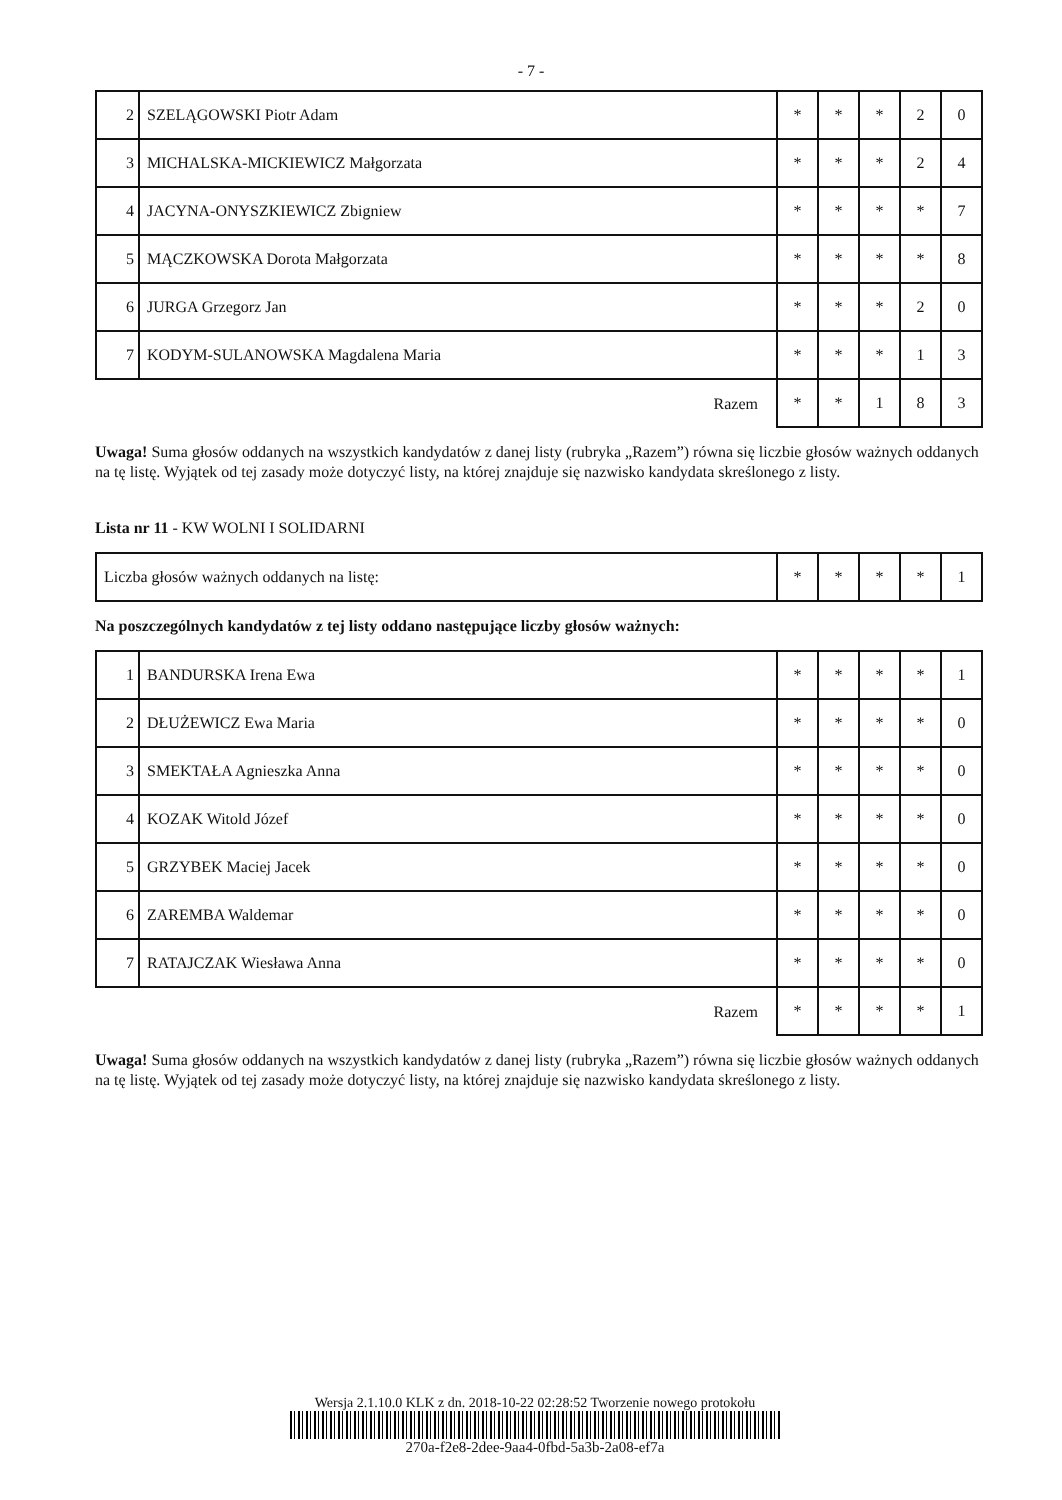- 7 -
| 2 | SZELĄGOWSKI Piotr Adam | * | * | * | 2 | 0 |
| 3 | MICHALSKA-MICKIEWICZ Małgorzata | * | * | * | 2 | 4 |
| 4 | JACYNA-ONYSZKIEWICZ Zbigniew | * | * | * | * | 7 |
| 5 | MĄCZKOWSKA Dorota Małgorzata | * | * | * | * | 8 |
| 6 | JURGA Grzegorz Jan | * | * | * | 2 | 0 |
| 7 | KODYM-SULANOWSKA Magdalena Maria | * | * | * | 1 | 3 |
| Razem | | * | * | 1 | 8 | 3 |
Uwaga! Suma głosów oddanych na wszystkich kandydatów z danej listy (rubryka „Razem”) równa się liczbie głosów ważnych oddanych na tę listę. Wyjątek od tej zasady może dotyczyć listy, na której znajduje się nazwisko kandydata skreślonego z listy.
Lista nr 11 - KW WOLNI I SOLIDARNI
| Liczba głosów ważnych oddanych na listę: | * | * | * | * | 1 |
Na poszczególnych kandydatów z tej listy oddano następujące liczby głosów ważnych:
| 1 | BANDURSKA Irena Ewa | * | * | * | * | 1 |
| 2 | DŁUŻEWICZ Ewa Maria | * | * | * | * | 0 |
| 3 | SMEKTAŁA Agnieszka Anna | * | * | * | * | 0 |
| 4 | KOZAK Witold Józef | * | * | * | * | 0 |
| 5 | GRZYBEK Maciej Jacek | * | * | * | * | 0 |
| 6 | ZAREMBA Waldemar | * | * | * | * | 0 |
| 7 | RATAJCZAK Wiesława Anna | * | * | * | * | 0 |
| Razem | | * | * | * | * | 1 |
Uwaga! Suma głosów oddanych na wszystkich kandydatów z danej listy (rubryka „Razem”) równa się liczbie głosów ważnych oddanych na tę listę. Wyjątek od tej zasady może dotyczyć listy, na której znajduje się nazwisko kandydata skreślonego z listy.
Wersja 2.1.10.0 KLK z dn. 2018-10-22 02:28:52 Tworzenie nowego protokołu
270a-f2e8-2dee-9aa4-0fbd-5a3b-2a08-ef7a